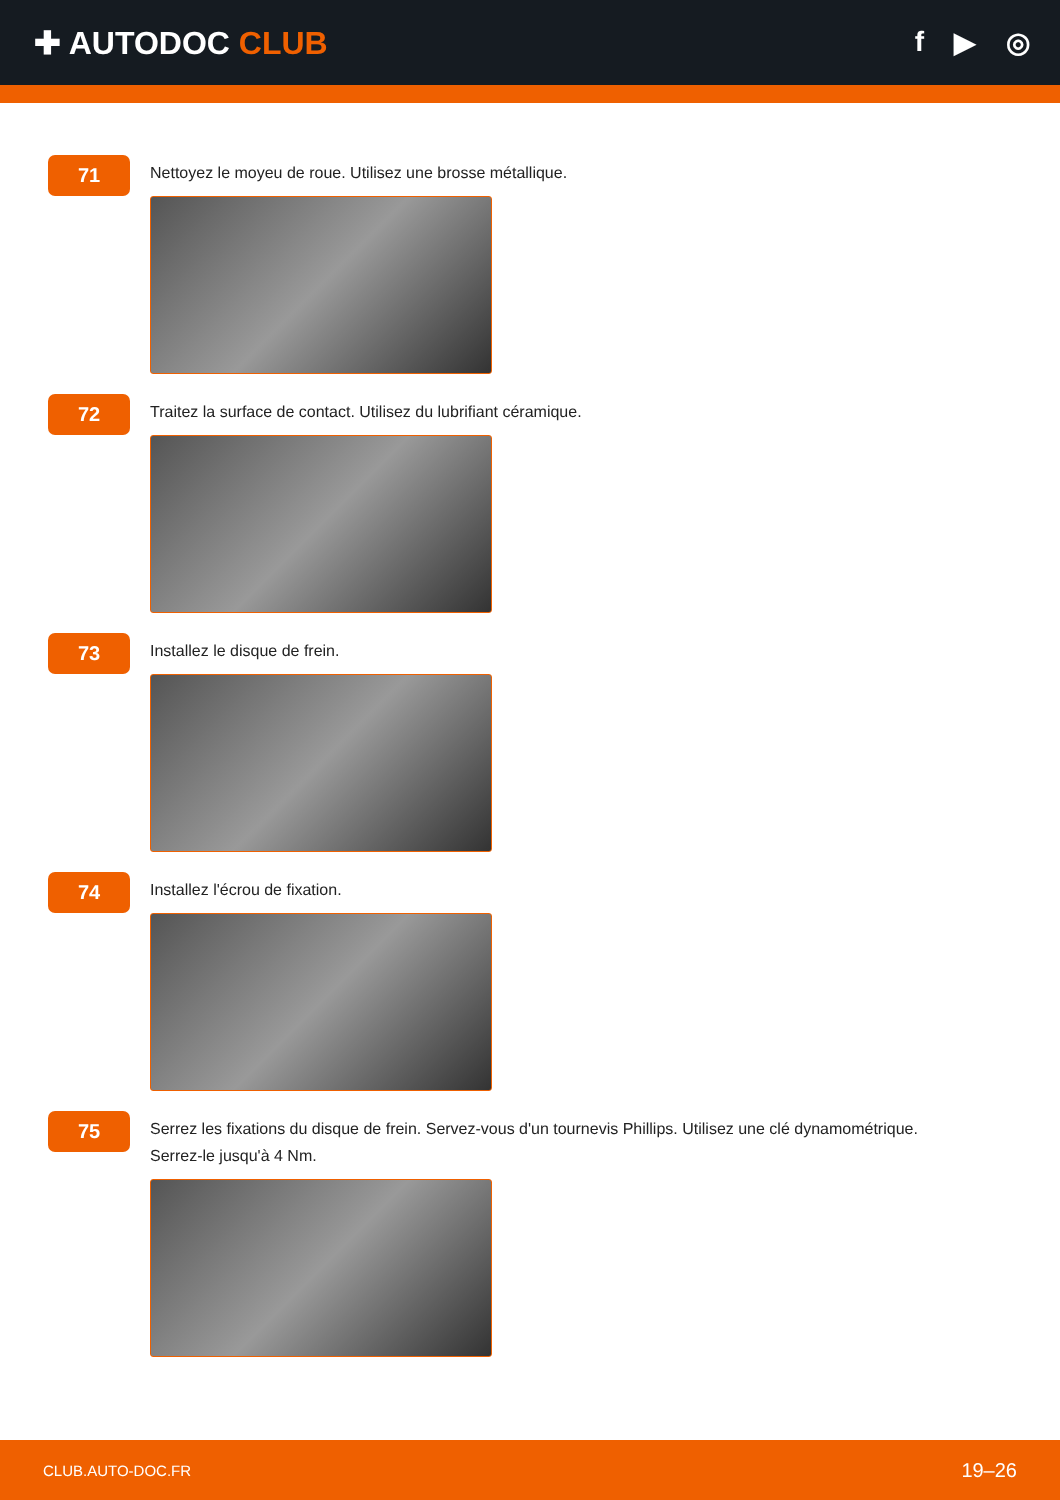✚ AUTODOC CLUB f ▶ ◎
71
Nettoyez le moyeu de roue. Utilisez une brosse métallique.
72
Traitez la surface de contact. Utilisez du lubrifiant céramique.
73
Installez le disque de frein.
74
Installez l'écrou de fixation.
75
Serrez les fixations du disque de frein. Servez-vous d'un tournevis Phillips. Utilisez une clé dynamométrique. Serrez-le jusqu'à 4 Nm.
CLUB.AUTO-DOC.FR 19–26